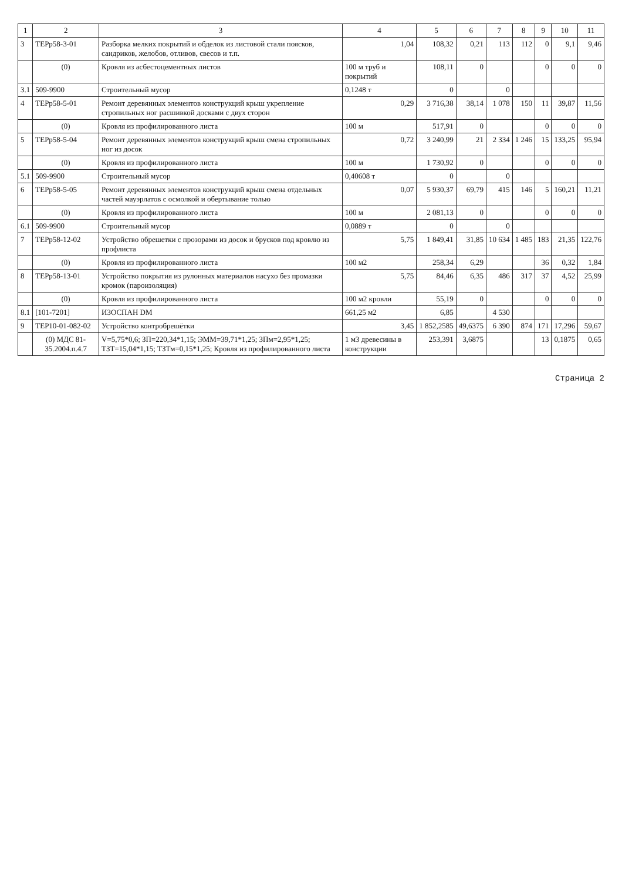| 1 | 2 | 3 | 4 | 5 | 6 | 7 | 8 | 9 | 10 | 11 |
| --- | --- | --- | --- | --- | --- | --- | --- | --- | --- | --- |
| 3 | ТЕРр58-3-01 | Разборка мелких покрытий и обделок из листовой стали поясков, сандриков, желобов, отливов, свесов и т.п. | 1,04 | 108,32 | 0,21 | 113 | 112 | 0 | 9,1 | 9,46 |
| | (0) | Кровля из асбестоцементных листов | 100 м труб и покрытий | 108,11 | 0 | | | 0 | 0 | 0 |
| 3.1 | 509-9900 | Строительный мусор | 0,1248 т | 0 | | 0 | | | | |
| 4 | ТЕРр58-5-01 | Ремонт деревянных элементов конструкций крыш укрепление стропильных ног расшивкой досками с двух сторон | 0,29 | 3 716,38 | 38,14 | 1 078 | 150 | 11 | 39,87 | 11,56 |
| | (0) | Кровля из профилированного листа | 100 м | 517,91 | 0 | | | 0 | 0 | 0 |
| 5 | ТЕРр58-5-04 | Ремонт деревянных элементов конструкций крыш смена стропильных ног из досок | 0,72 | 3 240,99 | 21 | 2 334 | 1 246 | 15 | 133,25 | 95,94 |
| | (0) | Кровля из профилированного листа | 100 м | 1 730,92 | 0 | | | 0 | 0 | 0 |
| 5.1 | 509-9900 | Строительный мусор | 0,40608 т | 0 | | 0 | | | | |
| 6 | ТЕРр58-5-05 | Ремонт деревянных элементов конструкций крыш смена отдельных частей мауэрлатов с осмолкой и обертывание толью | 0,07 | 5 930,37 | 69,79 | 415 | 146 | 5 | 160,21 | 11,21 |
| | (0) | Кровля из профилированного листа | 100 м | 2 081,13 | 0 | | | 0 | 0 | 0 |
| 6.1 | 509-9900 | Строительный мусор | 0,0889 т | 0 | | 0 | | | | |
| 7 | ТЕРр58-12-02 | Устройство обрешетки с прозорами из досок и брусков под кровлю из профлиста | 5,75 | 1 849,41 | 31,85 | 10 634 | 1 485 | 183 | 21,35 | 122,76 |
| | (0) | Кровля из профилированного листа | 100 м2 | 258,34 | 6,29 | | | 36 | 0,32 | 1,84 |
| 8 | ТЕРр58-13-01 | Устройство покрытия из рулонных материалов насухо без промазки кромок (пароизоляция) | 5,75 | 84,46 | 6,35 | 486 | 317 | 37 | 4,52 | 25,99 |
| | (0) | Кровля из профилированного листа | 100 м2 кровли | 55,19 | 0 | | | 0 | 0 | 0 |
| 8.1 | [101-7201] | ИЗОСПАН DM | 661,25 м2 | 6,85 | | 4 530 | | | | |
| 9 | ТЕР10-01-082-02 | Устройство контробрешётки | 3,45 | 1 852,2585 | 49,6375 | 6 390 | 874 | 171 | 17,296 | 59,67 |
| | (0) МДС 81-35.2004.п.4.7 | V=5,75*0,6; ЗП=220,34*1,15; ЭММ=39,71*1,25; ЗПм=2,95*1,25; ТЗТ=15,04*1,15; ТЗТм=0,15*1,25; Кровля из профилированного листа | 1 м3 древесины в конструкции | 253,391 | 3,6875 | | | 13 | 0,1875 | 0,65 |
Страница 2